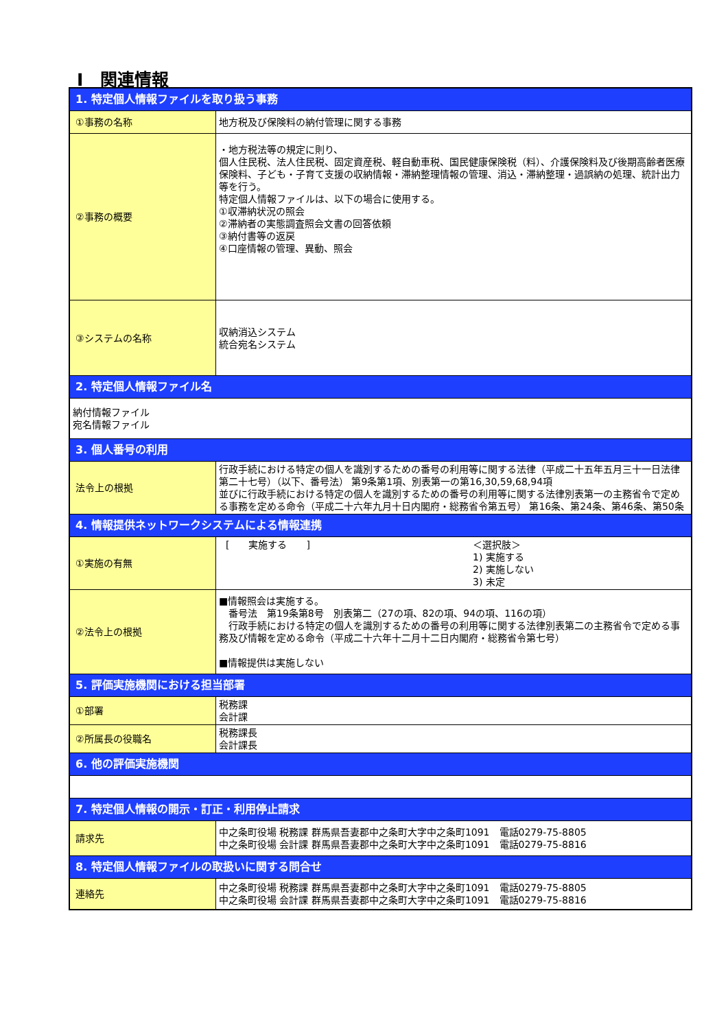Ⅰ　関連情報
| 1. 特定個人情報ファイルを取り扱う事務 | |
| ①事務の名称 | 地方税及び保険料の納付管理に関する事務 |
| ②事務の概要 | ・地方税法等の規定に則り、 個人住民税、法人住民税、固定資産税、軽自動車税、国民健康保険税（料）、介護保険料及び後期高齢者医療保険料、子ども・子育て支援の収納情報・滞納整理情報の管理、消込・滞納整理・過誤納の処理、統計出力等を行う。 特定個人情報ファイルは、以下の場合に使用する。 ①収滞納状況の照会 ②滞納者の実態調査照会文書の回答依頼 ③納付書等の返戻 ④口座情報の管理、異動、照会 |
| ③システムの名称 | 収納消込システム 統合宛名システム |
| 2. 特定個人情報ファイル名 | |
| 納付情報ファイル 宛名情報ファイル | |
| 3. 個人番号の利用 | |
| 法令上の根拠 | 行政手続における特定の個人を識別するための番号の利用等に関する法律（平成二十五年五月三十一日法律第二十七号）（以下、番号法） 第9条第1項、別表第一の第16,30,59,68,94項 並びに行政手続における特定の個人を識別するための番号の利用等に関する法律別表第一の主務省令で定める事務を定める命令（平成二十六年九月十日内閣府・総務省令第五号） 第16条、第24条、第46条、第50条 |
| 4. 情報提供ネットワークシステムによる情報連携 | |
| ①実施の有無 | [ 実施する ] ＜選択肢＞ 1) 実施する 2) 実施しない 3) 未定 |
| ②法令上の根拠 | ■情報照会は実施する。 番号法 第19条第8号 別表第二（27の項、82の項、94の項、116の項） 行政手続における特定の個人を識別するための番号の利用等に関する法律別表第二の主務省令で定める事務及び情報を定める命令（平成二十六年十二月十二日内閣府・総務省令第七号） ■情報提供は実施しない |
| 5. 評価実施機関における担当部署 | |
| ①部署 | 税務課 会計課 |
| ②所属長の役職名 | 税務課長 会計課長 |
| 6. 他の評価実施機関 | |
| 7. 特定個人情報の開示・訂正・利用停止請求 | |
| 請求先 | 中之条町役場 税務課 群馬県吾妻郡中之条町大字中之条町1091 電話0279-75-8805 中之条町役場 会計課 群馬県吾妻郡中之条町大字中之条町1091 電話0279-75-8816 |
| 8. 特定個人情報ファイルの取扱いに関する問合せ | |
| 連絡先 | 中之条町役場 税務課 群馬県吾妻郡中之条町大字中之条町1091 電話0279-75-8805 中之条町役場 会計課 群馬県吾妻郡中之条町大字中之条町1091 電話0279-75-8816 |